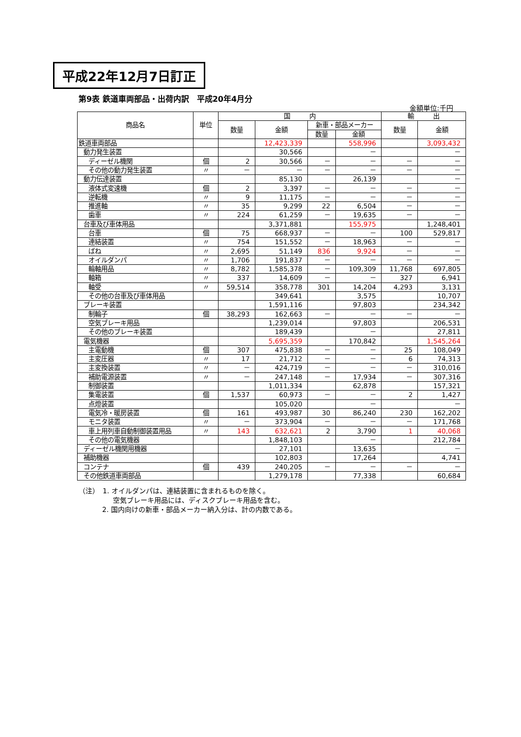平成22年12月7日訂正
第9表 鉄道車両部品・出荷内訳　平成20年4月分
金額単位:千円
| 商品名 | 単位 | 国 内 | | | | 輸 出 | |
| --- | --- | --- | --- | --- | --- | --- | --- |
| | | 数量 | 金額 | 新車・部品メーカー | | 数量 | 金額 |
| | | | | 数量 | 金額 | | |
| 鉄道車両部品 | | | 12,423,339 | | 558,996 | | 3,093,432 |
| 動力発生装置 | | | 30,566 | | － | | － |
| ディーゼル機関 | 個 | 2 | 30,566 | － | － | － | － |
| その他の動力発生装置 | 〃 | － | － | － | － | － | － |
| 動力伝達装置 | | | 85,130 | | 26,139 | | － |
| 液体式変速機 | 個 | 2 | 3,397 | － | － | － | － |
| 逆転機 | 〃 | 9 | 11,175 | － | － | － | － |
| 推進軸 | 〃 | 35 | 9,299 | 22 | 6,504 | － | － |
| 歯車 | 〃 | 224 | 61,259 | － | 19,635 | － | － |
| 台車及び車体用品 | | | 3,371,881 | | 155,975 | | 1,248,401 |
| 台車 | 個 | 75 | 668,937 | － | － | 100 | 529,817 |
| 連結装置 | 〃 | 754 | 151,552 | － | 18,963 | － | － |
| ばね | 〃 | 2,695 | 51,149 | 836 | 9,924 | － | － |
| オイルダンパ | 〃 | 1,706 | 191,837 | － | － | － | － |
| 輪軸用品 | 〃 | 8,782 | 1,585,378 | － | 109,309 | 11,768 | 697,805 |
| 軸箱 | 〃 | 337 | 14,609 | － | － | 327 | 6,941 |
| 軸受 | 〃 | 59,514 | 358,778 | 301 | 14,204 | 4,293 | 3,131 |
| その他の台車及び車体用品 | | | 349,641 | | 3,575 | | 10,707 |
| ブレーキ装置 | | | 1,591,116 | | 97,803 | | 234,342 |
| 制輪子 | 個 | 38,293 | 162,663 | － | － | － | － |
| 空気ブレーキ用品 | | | 1,239,014 | | 97,803 | | 206,531 |
| その他のブレーキ装置 | | | 189,439 | | － | | 27,811 |
| 電気機器 | | | 5,695,359 | | 170,842 | | 1,545,264 |
| 主電動機 | 個 | 307 | 475,838 | － | － | 25 | 108,049 |
| 主変圧器 | 〃 | 17 | 21,712 | － | － | 6 | 74,313 |
| 主変換装置 | 〃 | － | 424,719 | － | － | － | 310,016 |
| 補助電源装置 | 〃 | － | 247,148 | － | 17,934 | － | 307,316 |
| 制御装置 | | | 1,011,334 | | 62,878 | | 157,321 |
| 集電装置 | 個 | 1,537 | 60,973 | － | － | 2 | 1,427 |
| 点燈装置 | | | 105,020 | | － | | － |
| 電気冷・暖房装置 | 個 | 161 | 493,987 | 30 | 86,240 | 230 | 162,202 |
| モニタ装置 | 〃 | － | 373,904 | － | － | － | 171,768 |
| 車上用列車自動制御装置用品 | 〃 | 143 | 632,621 | 2 | 3,790 | 1 | 40,068 |
| その他の電気機器 | | | 1,848,103 | | － | | 212,784 |
| ディーゼル機関用機器 | | | 27,101 | | 13,635 | | － |
| 補助機器 | | | 102,803 | | 17,264 | | 4,741 |
| コンテナ | 個 | 439 | 240,205 | － | － | － | － |
| その他鉄道車両部品 | | | 1,279,178 | | 77,338 | | 60,684 |
（注）　1. オイルダンパは、連結装置に含まれるものを除く。
空気ブレーキ用品には、ディスクブレーキ用品を含む。
2. 国内向けの新車・部品メーカー納入分は、計の内数である。